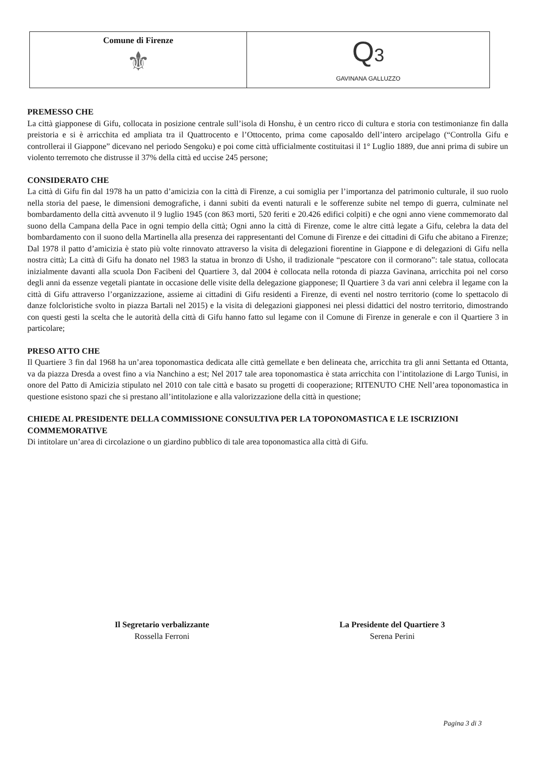Comune di Firenze
⚜
Q3
GAVINANA GALLUZZO
PREMESSO CHE
La città giapponese di Gifu, collocata in posizione centrale sull’isola di Honshu, è un centro ricco di cultura e storia con testimonianze fin dalla preistoria e si è arricchita ed ampliata tra il Quattrocento e l’Ottocento, prima come caposaldo dell’intero arcipelago (“Controlla Gifu e controllerai il Giappone” dicevano nel periodo Sengoku) e poi come città ufficialmente costituitasi il 1° Luglio 1889, due anni prima di subire un violento terremoto che distrusse il 37% della città ed uccise 245 persone;
CONSIDERATO CHE
La città di Gifu fin dal 1978 ha un patto d’amicizia con la città di Firenze, a cui somiglia per l’importanza del patrimonio culturale, il suo ruolo nella storia del paese, le dimensioni demografiche, i danni subiti da eventi naturali e le sofferenze subite nel tempo di guerra, culminate nel bombardamento della città avvenuto il 9 luglio 1945 (con 863 morti, 520 feriti e 20.426 edifici colpiti) e che ogni anno viene commemorato dal suono della Campana della Pace in ogni tempio della città; Ogni anno la città di Firenze, come le altre città legate a Gifu, celebra la data del bombardamento con il suono della Martinella alla presenza dei rappresentanti del Comune di Firenze e dei cittadini di Gifu che abitano a Firenze; Dal 1978 il patto d’amicizia è stato più volte rinnovato attraverso la visita di delegazioni fiorentine in Giappone e di delegazioni di Gifu nella nostra città; La città di Gifu ha donato nel 1983 la statua in bronzo di Usho, il tradizionale “pescatore con il cormorano”: tale statua, collocata inizialmente davanti alla scuola Don Facibeni del Quartiere 3, dal 2004 è collocata nella rotonda di piazza Gavinana, arricchita poi nel corso degli anni da essenze vegetali piantate in occasione delle visite della delegazione giapponese; Il Quartiere 3 da vari anni celebra il legame con la città di Gifu attraverso l’organizzazione, assieme ai cittadini di Gifu residenti a Firenze, di eventi nel nostro territorio (come lo spettacolo di danze folcloristiche svolto in piazza Bartali nel 2015) e la visita di delegazioni giapponesi nei plessi didattici del nostro territorio, dimostrando con questi gesti la scelta che le autorità della città di Gifu hanno fatto sul legame con il Comune di Firenze in generale e con il Quartiere 3 in particolare;
PRESO ATTO CHE
Il Quartiere 3 fin dal 1968 ha un’area toponomastica dedicata alle città gemellate e ben delineata che, arricchita tra gli anni Settanta ed Ottanta, va da piazza Dresda a ovest fino a via Nanchino a est; Nel 2017 tale area toponomastica è stata arricchita con l’intitolazione di Largo Tunisi, in onore del Patto di Amicizia stipulato nel 2010 con tale città e basato su progetti di cooperazione; RITENUTO CHE Nell’area toponomastica in questione esistono spazi che si prestano all’intitolazione e alla valorizzazione della città in questione;
CHIEDE AL PRESIDENTE DELLA COMMISSIONE CONSULTIVA PER LA TOPONOMASTICA E LE ISCRIZIONI COMMEMORATIVE
Di intitolare un’area di circolazione o un giardino pubblico di tale area toponomastica alla città di Gifu.
Il Segretario verbalizzante
Rossella Ferroni
La Presidente del Quartiere 3
Serena Perini
Pagina 3 di 3